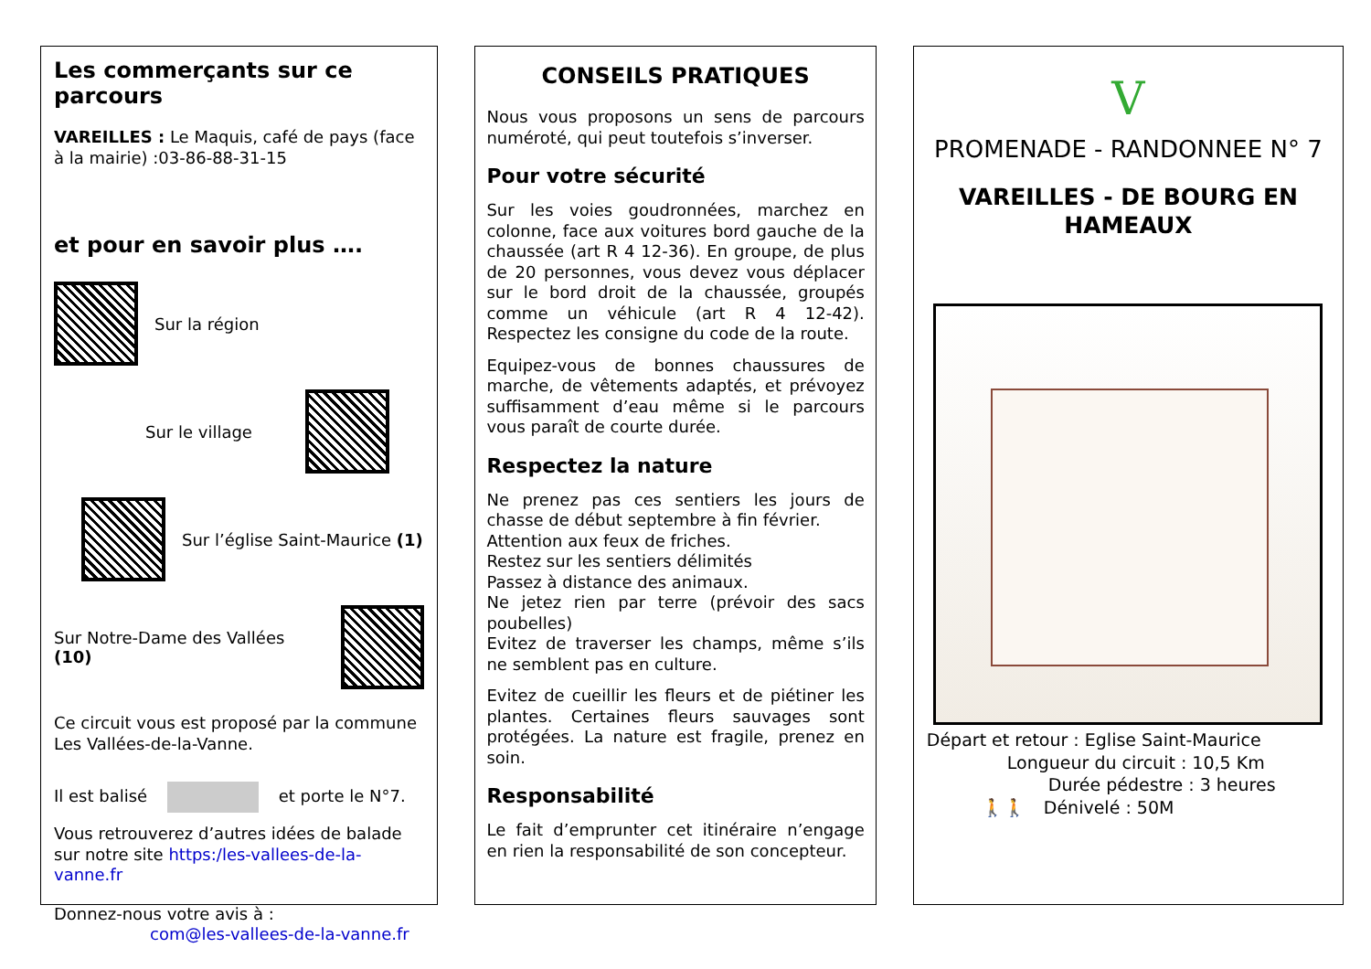Les commerçants sur ce parcours
VAREILLES : Le Maquis, café de pays (face à la mairie) :03-86-88-31-15
et pour en savoir plus ….
Sur la région
Sur le village
Sur l’église Saint-Maurice (1)
Sur Notre-Dame des Vallées (10)
Ce circuit vous est proposé par la commune Les Vallées-de-la-Vanne.
Il est balisé et porte le N°7.
Vous retrouverez d’autres idées de balade sur notre site https:/les-vallees-de-la-vanne.fr
Donnez-nous votre avis à :
com@les-vallees-de-la-vanne.fr
CONSEILS PRATIQUES
Nous vous proposons un sens de parcours numéroté, qui peut toutefois s’inverser.
Pour votre sécurité
Sur les voies goudronnées, marchez en colonne, face aux voitures bord gauche de la chaussée (art R 4 12-36). En groupe, de plus de 20 personnes, vous devez vous déplacer sur le bord droit de la chaussée, groupés comme un véhicule (art R 4 12-42). Respectez les consigne du code de la route.
Equipez-vous de bonnes chaussures de marche, de vêtements adaptés, et prévoyez suffisamment d’eau même si le parcours vous paraît de courte durée.
Respectez la nature
Ne prenez pas ces sentiers les jours de chasse de début septembre à fin février.
Attention aux feux de friches.
Restez sur les sentiers délimités
Passez à distance des animaux.
Ne jetez rien par terre (prévoir des sacs poubelles)
Evitez de traverser les champs, même s’ils ne semblent pas en culture.
Evitez de cueillir les fleurs et de piétiner les plantes. Certaines fleurs sauvages sont protégées. La nature est fragile, prenez en soin.
Responsabilité
Le fait d’emprunter cet itinéraire n’engage en rien la responsabilité de son concepteur.
V
PROMENADE - RANDONNEE N° 7
VAREILLES - DE BOURG EN HAMEAUX
Départ et retour : Eglise Saint-Maurice
Longueur du circuit : 10,5 Km
Durée pédestre : 3 heures
🚶🚶 Dénivelé : 50M